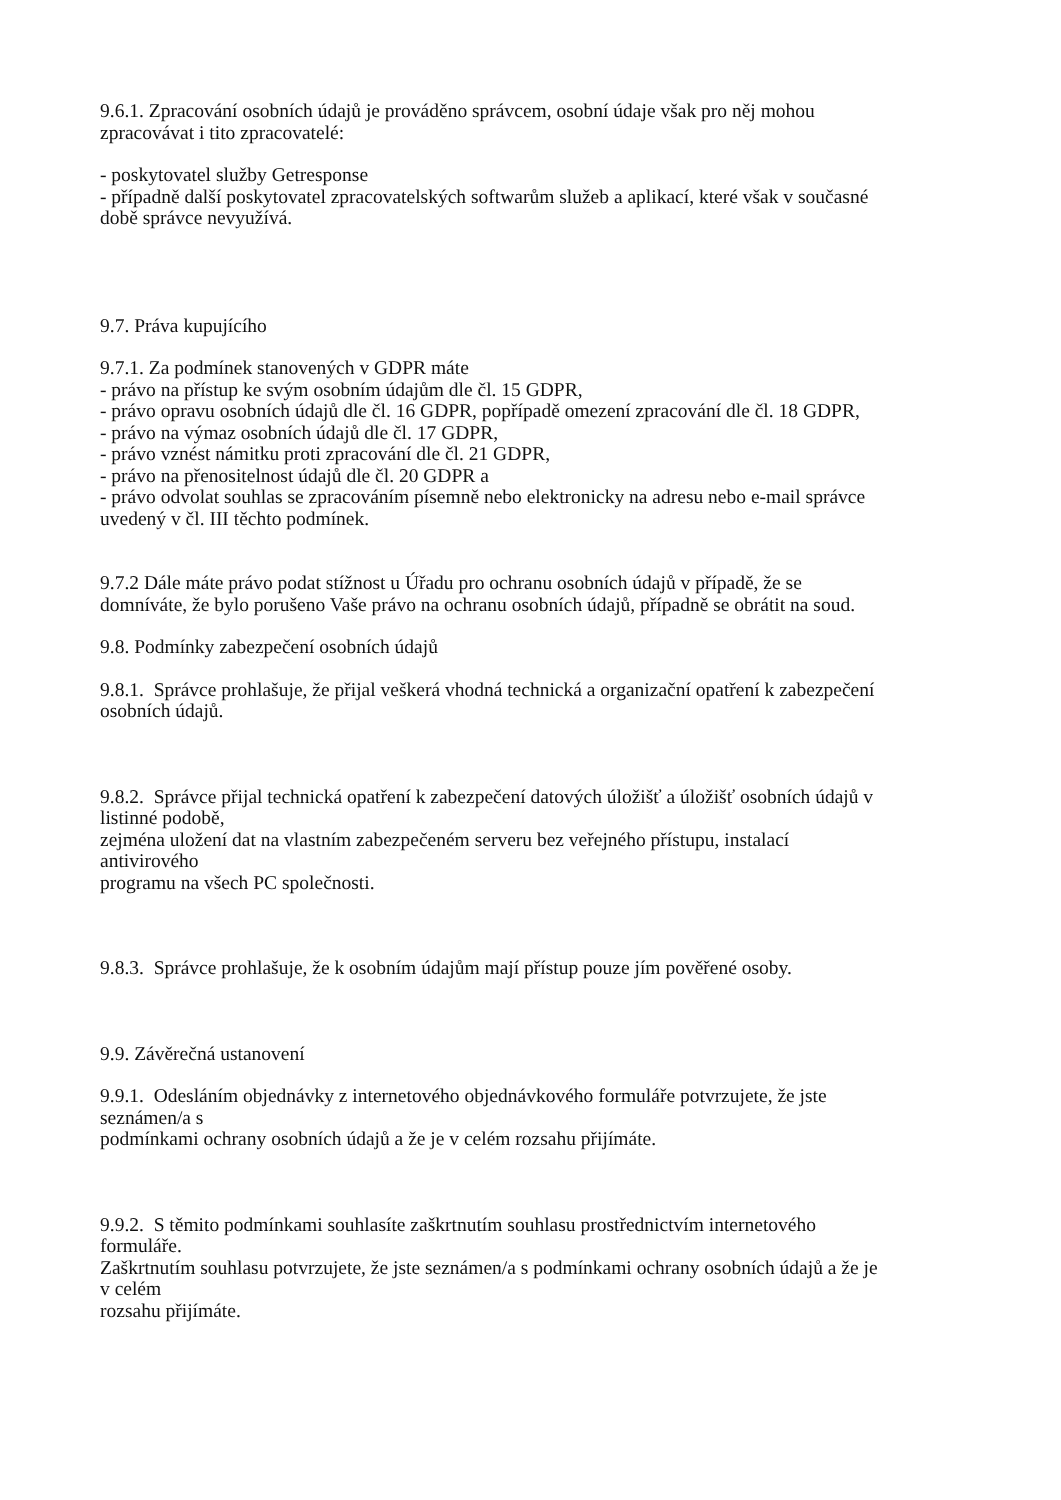9.6.1. Zpracování osobních údajů je prováděno správcem, osobní údaje však pro něj mohou
zpracovávat i tito zpracovatelé:
- poskytovatel služby Getresponse
- případně další poskytovatel zpracovatelských softwarům služeb a aplikací, které však v současné
době správce nevyužívá.
9.7. Práva kupujícího
9.7.1. Za podmínek stanovených v GDPR máte
- právo na přístup ke svým osobním údajům dle čl. 15 GDPR,
- právo opravu osobních údajů dle čl. 16 GDPR, popřípadě omezení zpracování dle čl. 18 GDPR,
- právo na výmaz osobních údajů dle čl. 17 GDPR,
- právo vznést námitku proti zpracování dle čl. 21 GDPR,
- právo na přenositelnost údajů dle čl. 20 GDPR a
- právo odvolat souhlas se zpracováním písemně nebo elektronicky na adresu nebo e-mail správce
uvedený v čl. III těchto podmínek.
9.7.2 Dále máte právo podat stížnost u Úřadu pro ochranu osobních údajů v případě, že se
domníváte, že bylo porušeno Vaše právo na ochranu osobních údajů, případně se obrátit na soud.
9.8. Podmínky zabezpečení osobních údajů
9.8.1. Správce prohlašuje, že přijal veškerá vhodná technická a organizační opatření k zabezpečení
osobních údajů.
9.8.2. Správce přijal technická opatření k zabezpečení datových úložišť a úložišť osobních údajů v
listinné podobě,
zejména uložení dat na vlastním zabezpečeném serveru bez veřejného přístupu, instalací
antivirového
programu na všech PC společnosti.
9.8.3. Správce prohlašuje, že k osobním údajům mají přístup pouze jím pověřené osoby.
9.9. Závěrečná ustanovení
9.9.1. Odesláním objednávky z internetového objednávkového formuláře potvrzujete, že jste
seznámen/a s
podmínkami ochrany osobních údajů a že je v celém rozsahu přijímáte.
9.9.2. S těmito podmínkami souhlasíte zaškrtnutím souhlasu prostřednictvím internetového
formuláře.
Zaškrtnutím souhlasu potvrzujete, že jste seznámen/a s podmínkami ochrany osobních údajů a že je
v celém
rozsahu přijímáte.